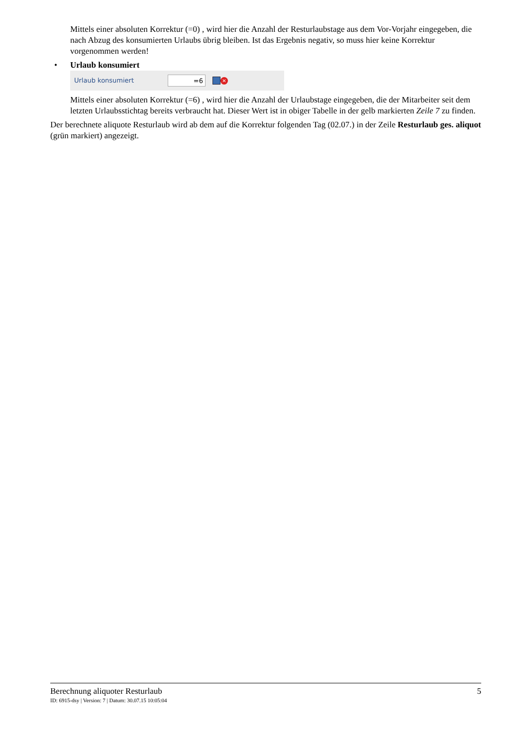Mittels einer absoluten Korrektur (=0) , wird hier die Anzahl der Resturlaubstage aus dem Vor-Vorjahr eingegeben, die nach Abzug des konsumierten Urlaubs übrig bleiben. Ist das Ergebnis negativ, so muss hier keine Korrektur vorgenommen werden!
• Urlaub konsumiert
Urlaub konsumiert
=6
✕
Mittels einer absoluten Korrektur (=6) , wird hier die Anzahl der Urlaubstage eingegeben, die der Mitarbeiter seit dem letzten Urlaubsstichtag bereits verbraucht hat. Dieser Wert ist in obiger Tabelle in der gelb markierten Zeile 7 zu finden.
Der berechnete aliquote Resturlaub wird ab dem auf die Korrektur folgenden Tag (02.07.) in der Zeile Resturlaub ges. aliquot (grün markiert) angezeigt.
Berechnung aliquoter Resturlaub 5
ID: 6915-dsy | Version: 7 | Datum: 30.07.15 10:05:04